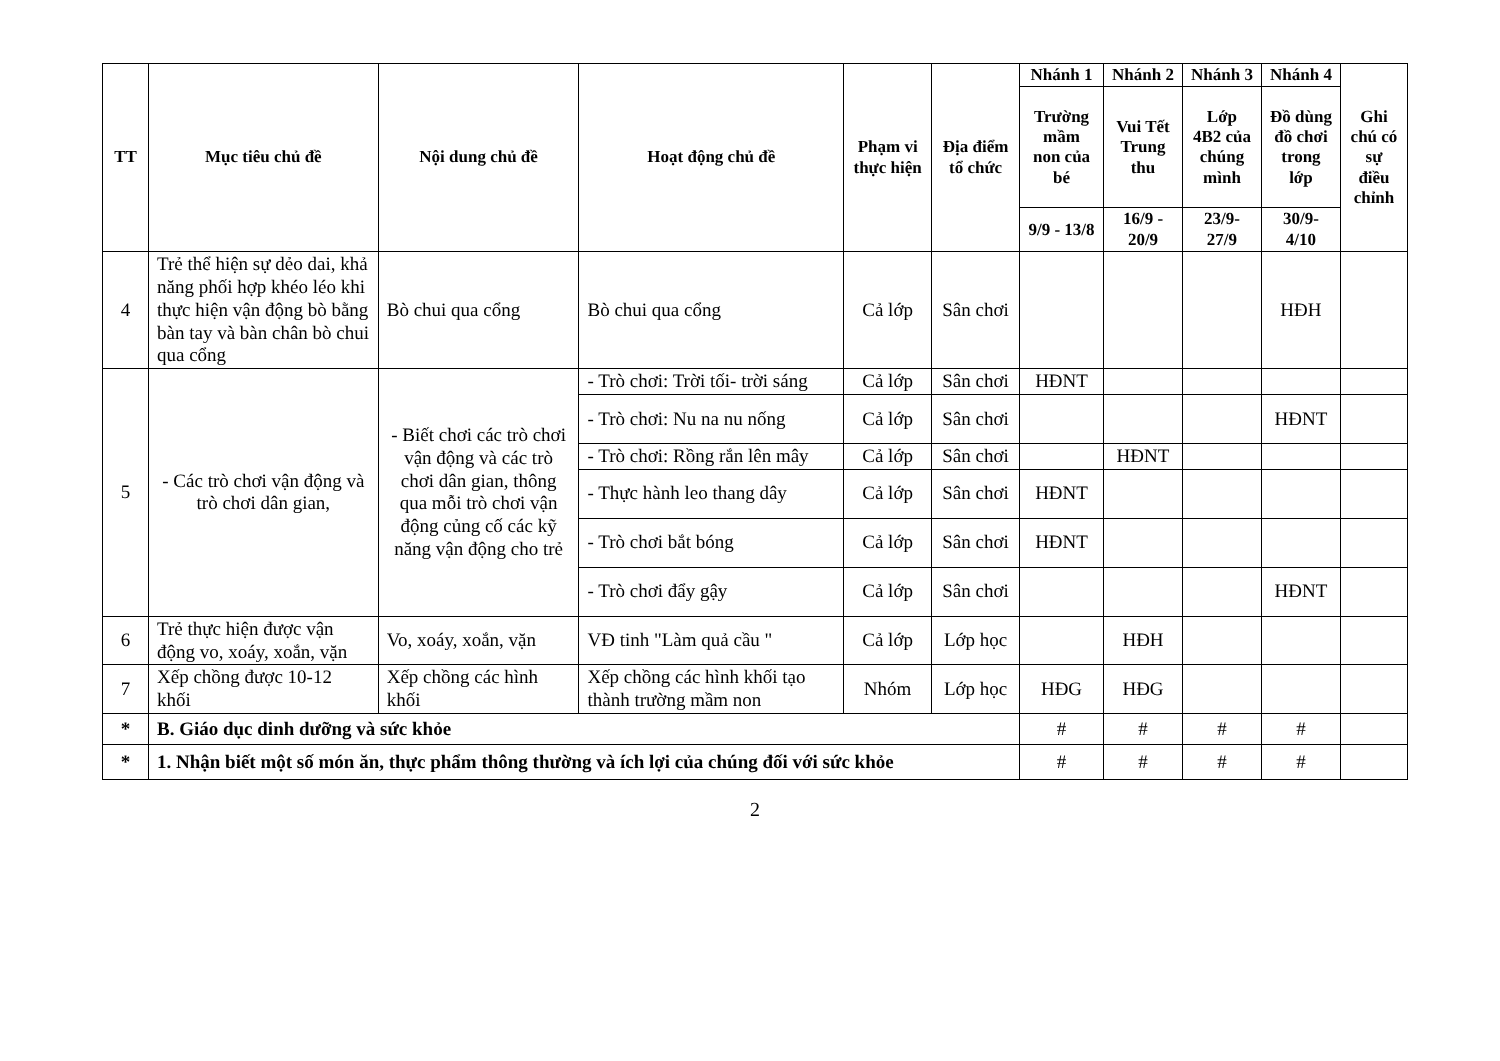| TT | Mục tiêu chủ đề | Nội dung chủ đề | Hoạt động chủ đề | Phạm vi thực hiện | Địa điểm tổ chức | Nhánh 1 | Nhánh 2 | Nhánh 3 | Nhánh 4 | Ghi chú có sự điều chỉnh |
| --- | --- | --- | --- | --- | --- | --- | --- | --- | --- | --- |
| | | | | | | Trường mầm non của bé | Vui Tết Trung thu | Lớp 4B2 của chúng mình | Đồ dùng đồ chơi trong lớp | |
| | | | | | | 9/9 - 13/8 | 16/9 - 20/9 | 23/9- 27/9 | 30/9- 4/10 | |
| 4 | Trẻ thể hiện sự dẻo dai, khả năng phối hợp khéo léo khi thực hiện vận động bò bằng bàn tay và bàn chân bò chui qua cổng | Bò chui qua cổng | Bò chui qua cổng | Cả lớp | Sân chơi | | | | HĐH | |
| 5 | - Các trò chơi vận động và trò chơi dân gian, | - Biết chơi các trò chơi vận động và các trò chơi dân gian, thông qua mỗi trò chơi vận động củng cố các kỹ năng vận động cho trẻ | - Trò chơi: Trời tối- trời sáng | Cả lớp | Sân chơi | HĐNT | | | | |
| | | | - Trò chơi: Nu na nu nống | Cả lớp | Sân chơi | | | | HĐNT | |
| | | | - Trò chơi: Rồng rắn lên mây | Cả lớp | Sân chơi | | HĐNT | | | |
| | | | - Thực hành leo thang dây | Cả lớp | Sân chơi | HĐNT | | | | |
| | | | - Trò chơi bắt bóng | Cả lớp | Sân chơi | HĐNT | | | | |
| | | | - Trò chơi đẩy gậy | Cả lớp | Sân chơi | | | | HĐNT | |
| 6 | Trẻ thực hiện được vận động vo, xoáy, xoắn, vặn | Vo, xoáy, xoắn, vặn | VĐ tinh "Làm quả cầu " | Cả lớp | Lớp học | | HĐH | | | |
| 7 | Xếp chồng được 10-12 khối | Xếp chồng các hình khối | Xếp chồng các hình khối tạo thành trường mầm non | Nhóm | Lớp học | HĐG | HĐG | | | |
| * | B. Giáo dục dinh dưỡng và sức khỏe | | | | | # | # | # | # | |
| * | 1. Nhận biết một số món ăn, thực phẩm thông thường và ích lợi của chúng đối với sức khỏe | | | | | # | # | # | # | |
2